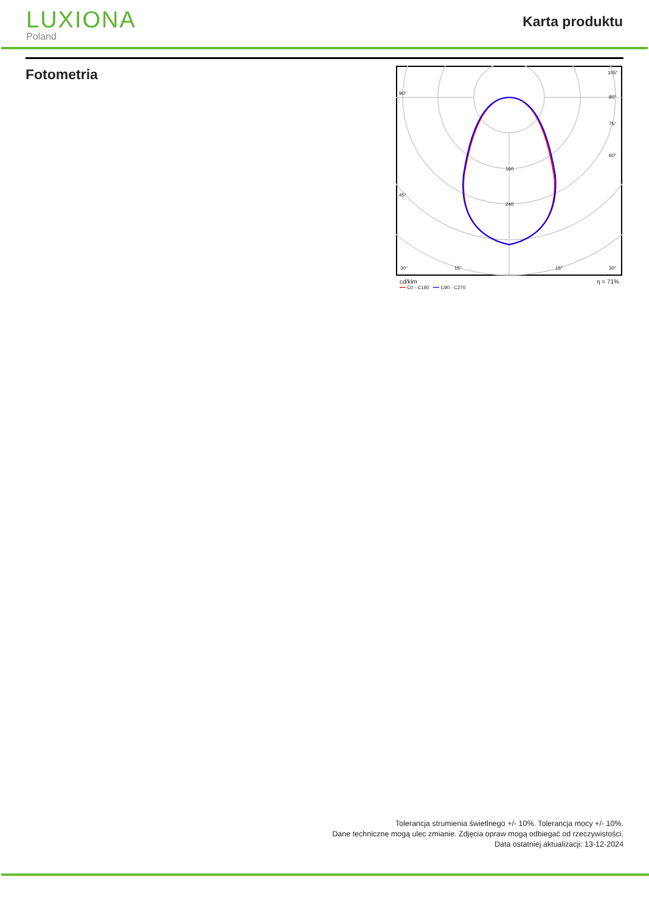LUXIONA
Poland
Karta produktu
Fotometria
160
240
90°
90°
105°
75°
60°
45°
30°
15°
15°
30°
cd/klm η = 71%
━━ C0 - C180 ━━ C90 - C270
Tolerancja strumienia świetlnego +/- 10%. Tolerancja mocy +/- 10%.
Dane techniczne mogą ulec zmianie. Zdjęcia opraw mogą odbiegać od rzeczywistości.
Data ostatniej aktualizacji: 13-12-2024